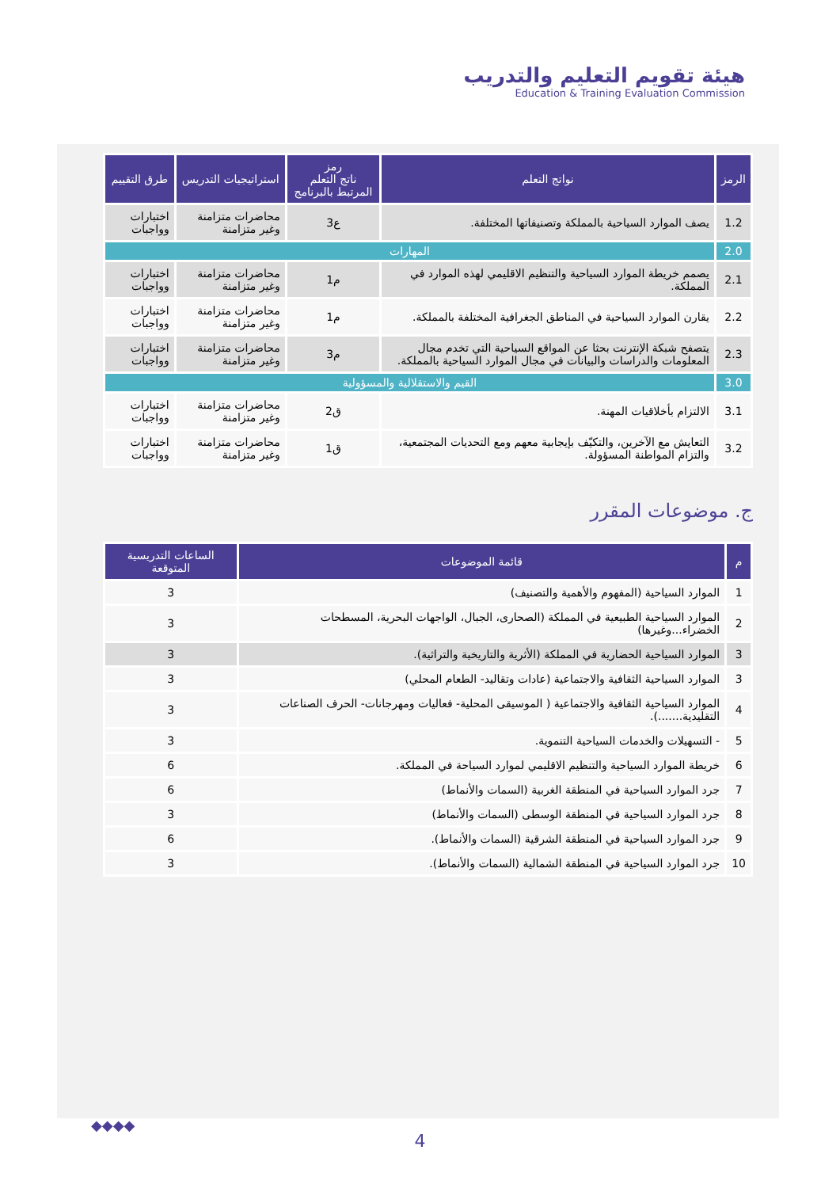هيئة تقويم التعليم والتدريب
Education & Training Evaluation Commission
| الرمز | نواتج التعلم | رمز ناتج التعلم المرتبط بالبرنامج | استراتيجيات التدريس | طرق التقييم |
| --- | --- | --- | --- | --- |
| 1.2 | يصف الموارد السياحية بالمملكة وتصنيفاتها المختلفة. | ع3 | محاضرات متزامنة وغير متزامنة | اختبارات وواجبات |
| 2.0 | المهارات | | | |
| 2.1 | يصمم خريطة الموارد السياحية والتنظيم الاقليمي لهذه الموارد في المملكة. | م1 | محاضرات متزامنة وغير متزامنة | اختبارات وواجبات |
| 2.2 | يقارن الموارد السياحية في المناطق الجغرافية المختلفة بالمملكة. | م1 | محاضرات متزامنة وغير متزامنة | اختبارات وواجبات |
| 2.3 | يتصفح شبكة الإنترنت بحثا عن المواقع السياحية التي تخدم مجال المعلومات والدراسات والبيانات في مجال الموارد السياحية بالمملكة. | م3 | محاضرات متزامنة وغير متزامنة | اختبارات وواجبات |
| 3.0 | القيم والاستقلالية والمسؤولية | | | |
| 3.1 | الالتزام بأخلاقيات المهنة. | ق2 | محاضرات متزامنة وغير متزامنة | اختبارات وواجبات |
| 3.2 | التعايش مع الآخرين، والتكيّف بإيجابية معهم ومع التحديات المجتمعية، والتزام المواطنة المسؤولة. | ق1 | محاضرات متزامنة وغير متزامنة | اختبارات وواجبات |
ج. موضوعات المقرر
| م | قائمة الموضوعات | الساعات التدريسية المتوقعة |
| --- | --- | --- |
| 1 | الموارد السياحية (المفهوم والأهمية والتصنيف) | 3 |
| 2 | الموارد السياحية الطبيعية في المملكة (الصحارى، الجبال، الواجهات البحرية، المسطحات الخضراء...وغيرها) | 3 |
| 3 | الموارد السياحية الحضارية في المملكة (الأثرية والتاريخية والتراثية). | 3 |
| 3 | الموارد السياحية الثقافية والاجتماعية (عادات وتقاليد- الطعام المحلي) | 3 |
| 4 | الموارد السياحية الثقافية والاجتماعية ( الموسيقى المحلية- فعاليات ومهرجانات- الحرف الصناعات التقليدية.......). | 3 |
| 5 | - التسهيلات والخدمات السياحية التنموية. | 3 |
| 6 | خريطة الموارد السياحية والتنظيم الاقليمي لموارد السياحة في المملكة. | 6 |
| 7 | جرد الموارد السياحية في المنطقة الغربية (السمات والأنماط) | 6 |
| 8 | جرد الموارد السياحية في المنطقة الوسطى (السمات والأنماط) | 3 |
| 9 | جرد الموارد السياحية في المنطقة الشرقية (السمات والأنماط). | 6 |
| 10 | جرد الموارد السياحية في المنطقة الشمالية (السمات والأنماط). | 3 |
◆◆◆◆
4